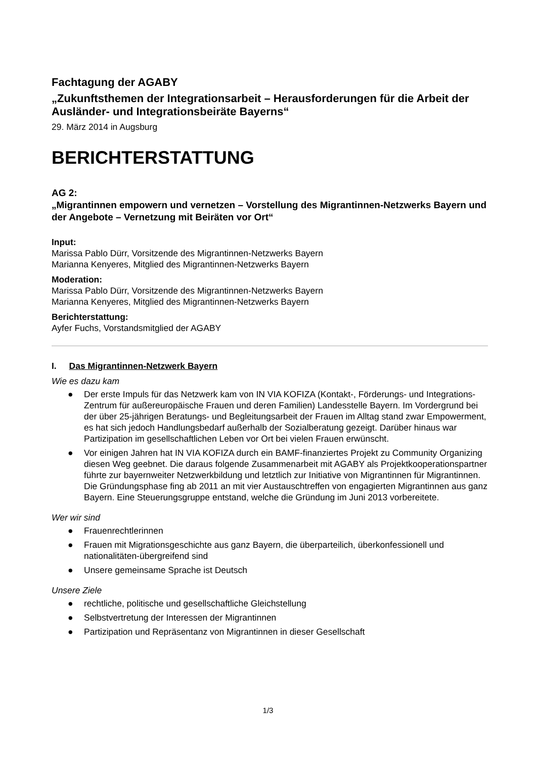Fachtagung der AGABY
„Zukunftsthemen der Integrationsarbeit – Herausforderungen für die Arbeit der Ausländer- und Integrationsbeiräte Bayerns“
29. März 2014 in Augsburg
BERICHTERSTATTUNG
AG 2:
„Migrantinnen empowern und vernetzen – Vorstellung des Migrantinnen-Netzwerks Bayern und der Angebote – Vernetzung mit Beiräten vor Ort“
Input:
Marissa Pablo Dürr, Vorsitzende des Migrantinnen-Netzwerks Bayern
Marianna Kenyeres, Mitglied des Migrantinnen-Netzwerks Bayern
Moderation:
Marissa Pablo Dürr, Vorsitzende des Migrantinnen-Netzwerks Bayern
Marianna Kenyeres, Mitglied des Migrantinnen-Netzwerks Bayern
Berichterstattung:
Ayfer Fuchs, Vorstandsmitglied der AGABY
I. Das Migrantinnen-Netzwerk Bayern
Wie es dazu kam
● Der erste Impuls für das Netzwerk kam von IN VIA KOFIZA (Kontakt-, Förderungs- und Integrations-Zentrum für außereuropäische Frauen und deren Familien) Landesstelle Bayern. Im Vordergrund bei der über 25-jährigen Beratungs- und Begleitungsarbeit der Frauen im Alltag stand zwar Empowerment, es hat sich jedoch Handlungsbedarf außerhalb der Sozialberatung gezeigt. Darüber hinaus war Partizipation im gesellschaftlichen Leben vor Ort bei vielen Frauen erwünscht.
● Vor einigen Jahren hat IN VIA KOFIZA durch ein BAMF-finanziertes Projekt zu Community Organizing diesen Weg geebnet. Die daraus folgende Zusammenarbeit mit AGABY als Projektkooperationspartner führte zur bayernweiter Netzwerkbildung und letztlich zur Initiative von Migrantinnen für Migrantinnen. Die Gründungsphase fing ab 2011 an mit vier Austauschtreffen von engagierten Migrantinnen aus ganz Bayern. Eine Steuerungsgruppe entstand, welche die Gründung im Juni 2013 vorbereitete.
Wer wir sind
● Frauenrechtlerinnen
● Frauen mit Migrationsgeschichte aus ganz Bayern, die überparteilich, überkonfessionell und nationalitäten-übergreifend sind
● Unsere gemeinsame Sprache ist Deutsch
Unsere Ziele
● rechtliche, politische und gesellschaftliche Gleichstellung
● Selbstvertretung der Interessen der Migrantinnen
● Partizipation und Repräsentanz von Migrantinnen in dieser Gesellschaft
1/3